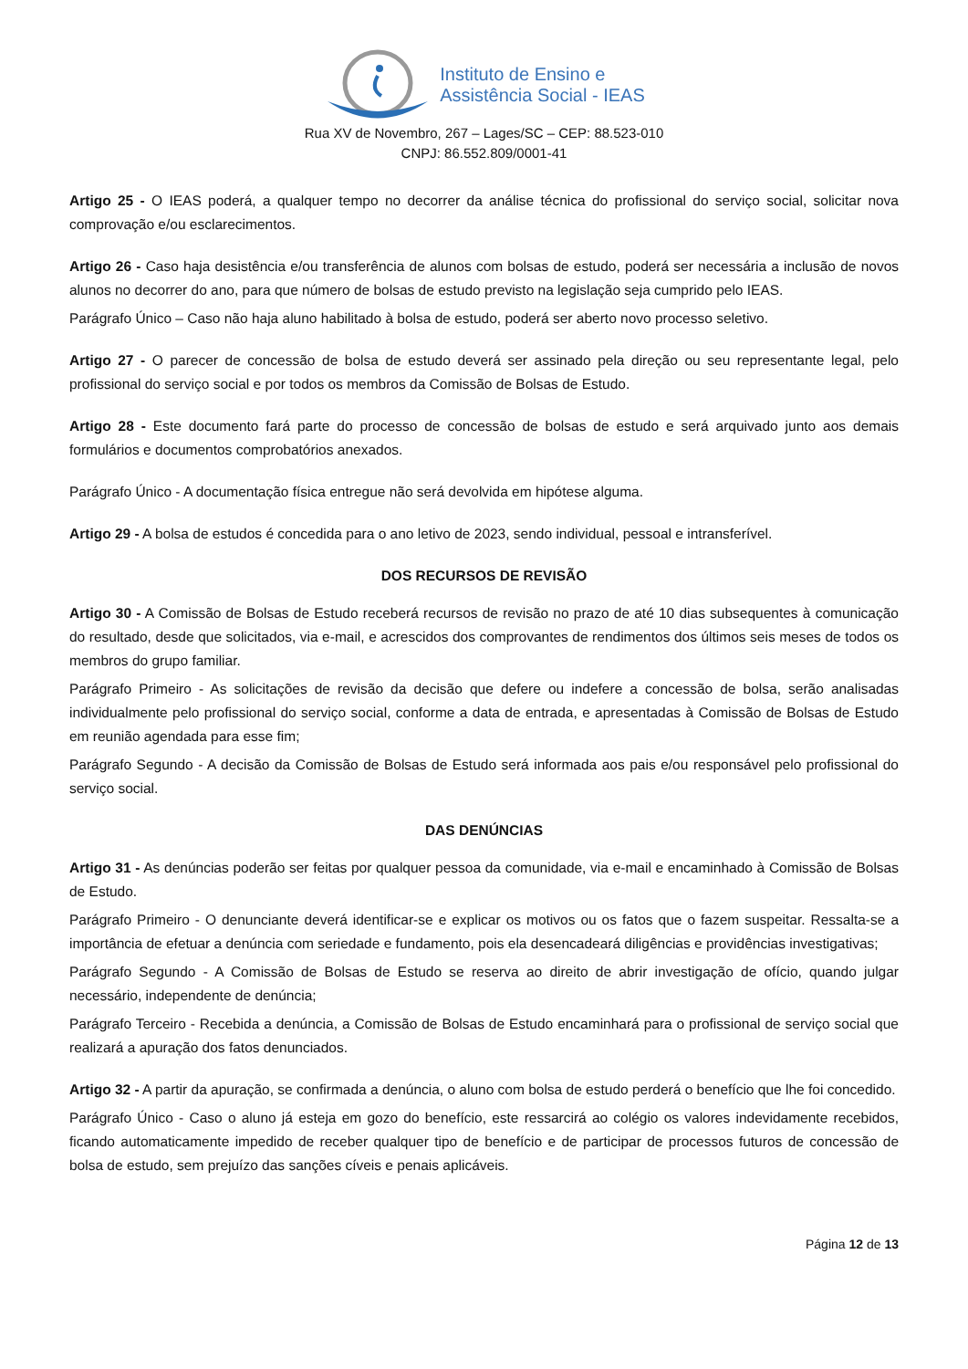Instituto de Ensino e
Assistência Social - IEAS
Rua XV de Novembro, 267 – Lages/SC – CEP: 88.523-010
CNPJ: 86.552.809/0001-41
Artigo 25 - O IEAS poderá, a qualquer tempo no decorrer da análise técnica do profissional do serviço social, solicitar nova comprovação e/ou esclarecimentos.
Artigo 26 - Caso haja desistência e/ou transferência de alunos com bolsas de estudo, poderá ser necessária a inclusão de novos alunos no decorrer do ano, para que número de bolsas de estudo previsto na legislação seja cumprido pelo IEAS.
Parágrafo Único – Caso não haja aluno habilitado à bolsa de estudo, poderá ser aberto novo processo seletivo.
Artigo 27 - O parecer de concessão de bolsa de estudo deverá ser assinado pela direção ou seu representante legal, pelo profissional do serviço social e por todos os membros da Comissão de Bolsas de Estudo.
Artigo 28 - Este documento fará parte do processo de concessão de bolsas de estudo e será arquivado junto aos demais formulários e documentos comprobatórios anexados.
Parágrafo Único - A documentação física entregue não será devolvida em hipótese alguma.
Artigo 29 - A bolsa de estudos é concedida para o ano letivo de 2023, sendo individual, pessoal e intransferível.
DOS RECURSOS DE REVISÃO
Artigo 30 - A Comissão de Bolsas de Estudo receberá recursos de revisão no prazo de até 10 dias subsequentes à comunicação do resultado, desde que solicitados, via e-mail, e acrescidos dos comprovantes de rendimentos dos últimos seis meses de todos os membros do grupo familiar.
Parágrafo Primeiro - As solicitações de revisão da decisão que defere ou indefere a concessão de bolsa, serão analisadas individualmente pelo profissional do serviço social, conforme a data de entrada, e apresentadas à Comissão de Bolsas de Estudo em reunião agendada para esse fim;
Parágrafo Segundo - A decisão da Comissão de Bolsas de Estudo será informada aos pais e/ou responsável pelo profissional do serviço social.
DAS DENÚNCIAS
Artigo 31 - As denúncias poderão ser feitas por qualquer pessoa da comunidade, via e-mail e encaminhado à Comissão de Bolsas de Estudo.
Parágrafo Primeiro - O denunciante deverá identificar-se e explicar os motivos ou os fatos que o fazem suspeitar. Ressalta-se a importância de efetuar a denúncia com seriedade e fundamento, pois ela desencadeará diligências e providências investigativas;
Parágrafo Segundo - A Comissão de Bolsas de Estudo se reserva ao direito de abrir investigação de ofício, quando julgar necessário, independente de denúncia;
Parágrafo Terceiro - Recebida a denúncia, a Comissão de Bolsas de Estudo encaminhará para o profissional de serviço social que realizará a apuração dos fatos denunciados.
Artigo 32 - A partir da apuração, se confirmada a denúncia, o aluno com bolsa de estudo perderá o benefício que lhe foi concedido.
Parágrafo Único - Caso o aluno já esteja em gozo do benefício, este ressarcirá ao colégio os valores indevidamente recebidos, ficando automaticamente impedido de receber qualquer tipo de benefício e de participar de processos futuros de concessão de bolsa de estudo, sem prejuízo das sanções cíveis e penais aplicáveis.
Página 12 de 13